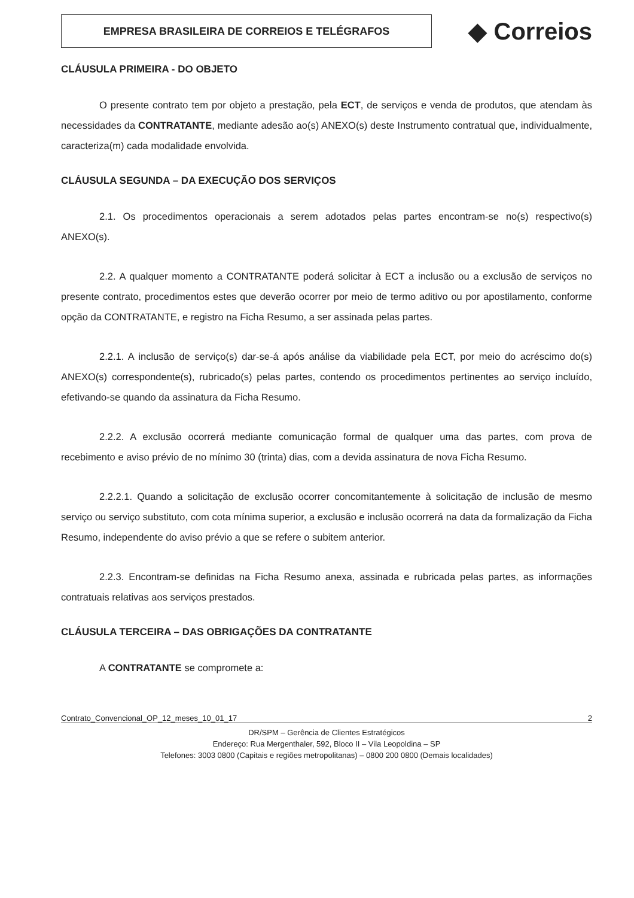EMPRESA BRASILEIRA DE CORREIOS E TELÉGRAFOS
◆ Correios
CLÁUSULA PRIMEIRA - DO OBJETO
O presente contrato tem por objeto a prestação, pela ECT, de serviços e venda de produtos, que atendam às necessidades da CONTRATANTE, mediante adesão ao(s) ANEXO(s) deste Instrumento contratual que, individualmente, caracteriza(m) cada modalidade envolvida.
CLÁUSULA SEGUNDA – DA EXECUÇÃO DOS SERVIÇOS
2.1. Os procedimentos operacionais a serem adotados pelas partes encontram-se no(s) respectivo(s) ANEXO(s).
2.2. A qualquer momento a CONTRATANTE poderá solicitar à ECT a inclusão ou a exclusão de serviços no presente contrato, procedimentos estes que deverão ocorrer por meio de termo aditivo ou por apostilamento, conforme opção da CONTRATANTE, e registro na Ficha Resumo, a ser assinada pelas partes.
2.2.1. A inclusão de serviço(s) dar-se-á após análise da viabilidade pela ECT, por meio do acréscimo do(s) ANEXO(s) correspondente(s), rubricado(s) pelas partes, contendo os procedimentos pertinentes ao serviço incluído, efetivando-se quando da assinatura da Ficha Resumo.
2.2.2. A exclusão ocorrerá mediante comunicação formal de qualquer uma das partes, com prova de recebimento e aviso prévio de no mínimo 30 (trinta) dias, com a devida assinatura de nova Ficha Resumo.
2.2.2.1. Quando a solicitação de exclusão ocorrer concomitantemente à solicitação de inclusão de mesmo serviço ou serviço substituto, com cota mínima superior, a exclusão e inclusão ocorrerá na data da formalização da Ficha Resumo, independente do aviso prévio a que se refere o subitem anterior.
2.2.3. Encontram-se definidas na Ficha Resumo anexa, assinada e rubricada pelas partes, as informações contratuais relativas aos serviços prestados.
CLÁUSULA TERCEIRA – DAS OBRIGAÇÕES DA CONTRATANTE
A CONTRATANTE se compromete a:
Contrato_Convencional_OP_12_meses_10_01_17 2
DR/SPM – Gerência de Clientes Estratégicos
Endereço: Rua Mergenthaler, 592, Bloco II – Vila Leopoldina – SP
Telefones: 3003 0800 (Capitais e regiões metropolitanas) – 0800 200 0800 (Demais localidades)